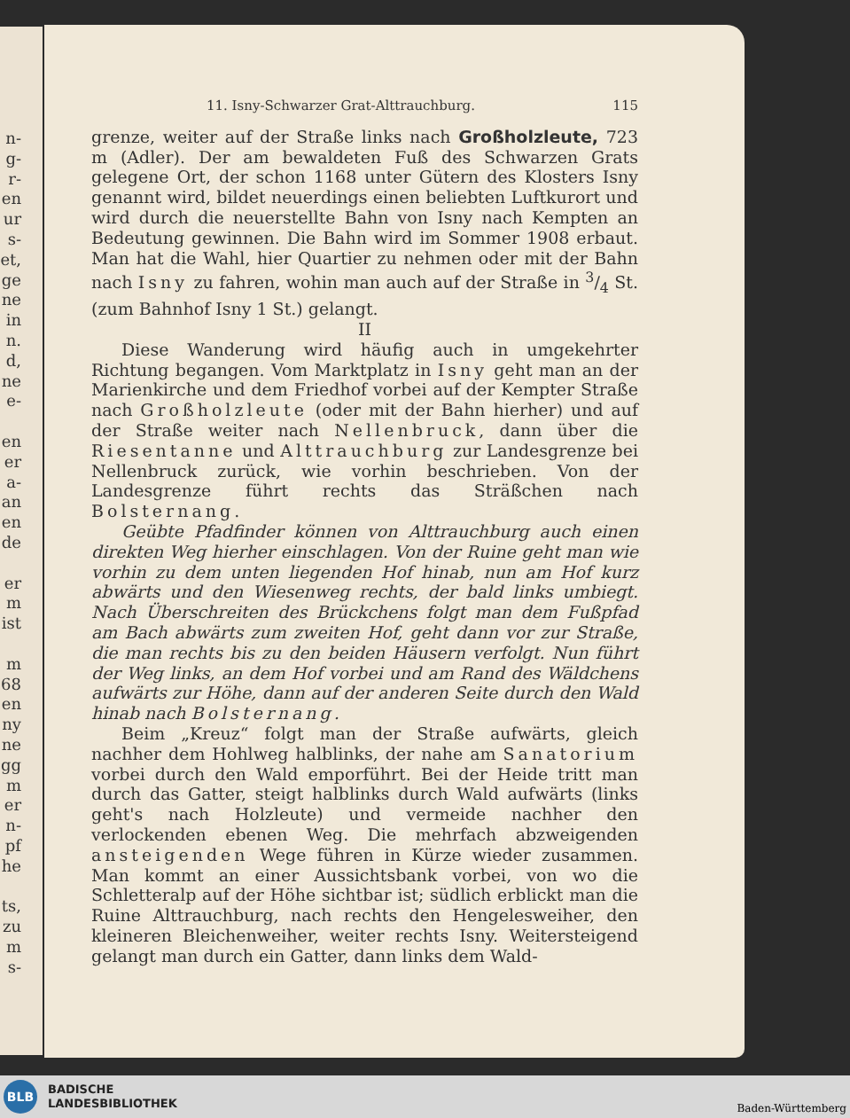n-
g-
r-
en
ur
s-
et,
ge
ne
in
n.
d,
ne
e-
en
er
a-
an
en
de
er
m
ist
m
68
en
ny
ne
gg
m
er
n-
pf
he
ts,
zu
m
s-
11. Isny-Schwarzer Grat-Alttrauchburg. 115
grenze, weiter auf der Straße links nach Großholzleute, 723 m (Adler). Der am bewaldeten Fuß des Schwarzen Grats gelegene Ort, der schon 1168 unter Gütern des Klosters Isny genannt wird, bildet neuerdings einen beliebten Luftkurort und wird durch die neuerstellte Bahn von Isny nach Kempten an Bedeutung gewinnen. Die Bahn wird im Sommer 1908 erbaut. Man hat die Wahl, hier Quartier zu nehmen oder mit der Bahn nach Isny zu fahren, wohin man auch auf der Straße in 3/4 St. (zum Bahnhof Isny 1 St.) gelangt.
II
Diese Wanderung wird häufig auch in umgekehrter Richtung begangen. Vom Marktplatz in Isny geht man an der Marienkirche und dem Friedhof vorbei auf der Kempter Straße nach Großholzleute (oder mit der Bahn hierher) und auf der Straße weiter nach Nellenbruck, dann über die Riesentanne und Alttrauchburg zur Landesgrenze bei Nellenbruck zurück, wie vorhin beschrieben. Von der Landesgrenze führt rechts das Sträßchen nach Bolsternang.
Geübte Pfadfinder können von Alttrauchburg auch einen direkten Weg hierher einschlagen. Von der Ruine geht man wie vorhin zu dem unten liegenden Hof hinab, nun am Hof kurz abwärts und den Wiesenweg rechts, der bald links umbiegt. Nach Überschreiten des Brückchens folgt man dem Fußpfad am Bach abwärts zum zweiten Hof, geht dann vor zur Straße, die man rechts bis zu den beiden Häusern verfolgt. Nun führt der Weg links, an dem Hof vorbei und am Rand des Wäldchens aufwärts zur Höhe, dann auf der anderen Seite durch den Wald hinab nach Bolsternang.
Beim „Kreuz“ folgt man der Straße aufwärts, gleich nachher dem Hohlweg halblinks, der nahe am Sanatorium vorbei durch den Wald emporführt. Bei der Heide tritt man durch das Gatter, steigt halblinks durch Wald aufwärts (links geht's nach Holzleute) und vermeide nachher den verlockenden ebenen Weg. Die mehrfach abzweigenden ansteigenden Wege führen in Kürze wieder zusammen. Man kommt an einer Aussichtsbank vorbei, von wo die Schletteralp auf der Höhe sichtbar ist; südlich erblickt man die Ruine Alttrauchburg, nach rechts den Hengelesweiher, den kleineren Bleichenweiher, weiter rechts Isny. Weitersteigend gelangt man durch ein Gatter, dann links dem Wald-
BLB
BADISCHE
LANDESBIBLIOTHEK
Baden-Württemberg